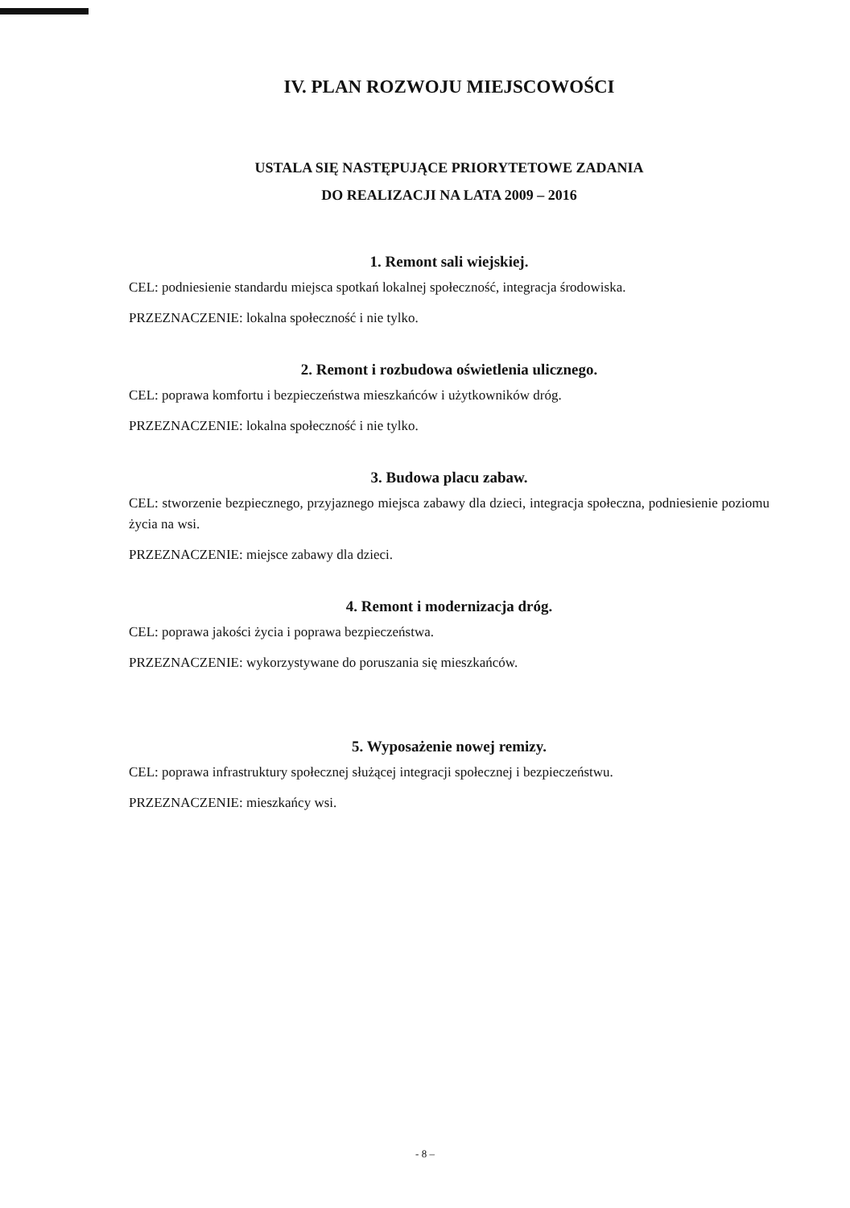IV. PLAN ROZWOJU MIEJSCOWOŚCI
USTALA SIĘ NASTĘPUJĄCE PRIORYTETOWE ZADANIA
DO REALIZACJI NA LATA 2009 – 2016
1. Remont sali wiejskiej.
CEL: podniesienie standardu miejsca spotkań lokalnej społeczność, integracja środowiska.
PRZEZNACZENIE: lokalna społeczność i nie tylko.
2. Remont i rozbudowa oświetlenia ulicznego.
CEL: poprawa komfortu i bezpieczeństwa mieszkańców i użytkowników dróg.
PRZEZNACZENIE: lokalna społeczność i nie tylko.
3. Budowa placu zabaw.
CEL: stworzenie bezpiecznego, przyjaznego miejsca zabawy dla dzieci, integracja społeczna, podniesienie poziomu życia na wsi.
PRZEZNACZENIE: miejsce zabawy dla dzieci.
4. Remont i modernizacja dróg.
CEL: poprawa jakości życia i poprawa bezpieczeństwa.
PRZEZNACZENIE: wykorzystywane do poruszania się mieszkańców.
5. Wyposażenie nowej remizy.
CEL: poprawa infrastruktury społecznej służącej integracji społecznej i bezpieczeństwu.
PRZEZNACZENIE: mieszkańcy wsi.
- 8 –